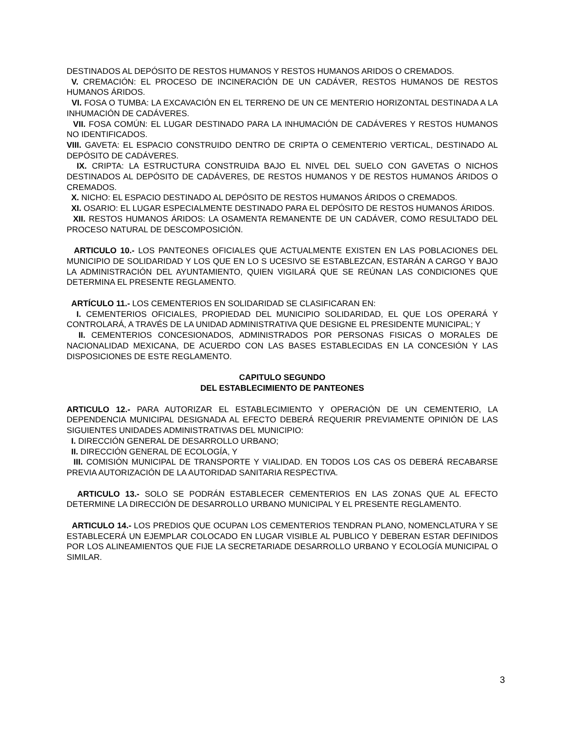DESTINADOS AL DEPÓSITO DE RESTOS HUMANOS Y RESTOS HUMANOS ARIDOS O CREMADOS.
V. CREMACIÓN: EL PROCESO DE INCINERACIÓN DE UN CADÁVER, RESTOS HUMANOS DE RESTOS HUMANOS ÁRIDOS.
VI. FOSA O TUMBA: LA EXCAVACIÓN EN EL TERRENO DE UN CE MENTERIO HORIZONTAL DESTINADA A LA INHUMACIÓN DE CADÁVERES.
VII. FOSA COMÚN: EL LUGAR DESTINADO PARA LA INHUMACIÓN DE CADÁVERES Y RESTOS HUMANOS NO IDENTIFICADOS.
VIII. GAVETA: EL ESPACIO CONSTRUIDO DENTRO DE CRIPTA O CEMENTERIO VERTICAL, DESTINADO AL DEPÓSITO DE CADÁVERES.
IX. CRIPTA: LA ESTRUCTURA CONSTRUIDA BAJO EL NIVEL DEL SUELO CON GAVETAS O NICHOS DESTINADOS AL DEPÓSITO DE CADÁVERES, DE RESTOS HUMANOS Y DE RESTOS HUMANOS ÁRIDOS O CREMADOS.
X. NICHO: EL ESPACIO DESTINADO AL DEPÓSITO DE RESTOS HUMANOS ÁRIDOS O CREMADOS.
XI. OSARIO: EL LUGAR ESPECIALMENTE DESTINADO PARA EL DEPÓSITO DE RESTOS HUMANOS ÁRIDOS.
XII. RESTOS HUMANOS ÁRIDOS: LA OSAMENTA REMANENTE DE UN CADÁVER, COMO RESULTADO DEL PROCESO NATURAL DE DESCOMPOSICIÓN.
ARTICULO 10.- LOS PANTEONES OFICIALES QUE ACTUALMENTE EXISTEN EN LAS POBLACIONES DEL MUNICIPIO DE SOLIDARIDAD Y LOS QUE EN LO S UCESIVO SE ESTABLEZCAN, ESTARÁN A CARGO Y BAJO LA ADMINISTRACIÓN DEL AYUNTAMIENTO, QUIEN VIGILARÁ QUE SE REÚNAN LAS CONDICIONES QUE DETERMINA EL PRESENTE REGLAMENTO.
ARTÍCULO 11.- LOS CEMENTERIOS EN SOLIDARIDAD SE CLASIFICARAN EN:
I. CEMENTERIOS OFICIALES, PROPIEDAD DEL MUNICIPIO SOLIDARIDAD, EL QUE LOS OPERARÁ Y CONTROLARÁ, A TRAVÉS DE LA UNIDAD ADMINISTRATIVA QUE DESIGNE EL PRESIDENTE MUNICIPAL; Y
II. CEMENTERIOS CONCESIONADOS, ADMINISTRADOS POR PERSONAS FISICAS O MORALES DE NACIONALIDAD MEXICANA, DE ACUERDO CON LAS BASES ESTABLECIDAS EN LA CONCESIÓN Y LAS DISPOSICIONES DE ESTE REGLAMENTO.
CAPITULO SEGUNDO
DEL ESTABLECIMIENTO DE PANTEONES
ARTICULO 12.- PARA AUTORIZAR EL ESTABLECIMIENTO Y OPERACIÓN DE UN CEMENTERIO, LA DEPENDENCIA MUNICIPAL DESIGNADA AL EFECTO DEBERÁ REQUERIR PREVIAMENTE OPINIÓN DE LAS SIGUIENTES UNIDADES ADMINISTRATIVAS DEL MUNICIPIO:
I. DIRECCIÓN GENERAL DE DESARROLLO URBANO;
II. DIRECCIÓN GENERAL DE ECOLOGÍA, Y
III. COMISIÓN MUNICIPAL DE TRANSPORTE Y VIALIDAD. EN TODOS LOS CAS OS DEBERÁ RECABARSE PREVIA AUTORIZACIÓN DE LA AUTORIDAD SANITARIA RESPECTIVA.
ARTICULO 13.- SOLO SE PODRÁN ESTABLECER CEMENTERIOS EN LAS ZONAS QUE AL EFECTO DETERMINE LA DIRECCIÓN DE DESARROLLO URBANO MUNICIPAL Y EL PRESENTE REGLAMENTO.
ARTICULO 14.- LOS PREDIOS QUE OCUPAN LOS CEMENTERIOS TENDRAN PLANO, NOMENCLATURA Y SE ESTABLECERÁ UN EJEMPLAR COLOCADO EN LUGAR VISIBLE AL PUBLICO Y DEBERAN ESTAR DEFINIDOS POR LOS ALINEAMIENTOS QUE FIJE LA SECRETARIADE DESARROLLO URBANO Y ECOLOGÍA MUNICIPAL O SIMILAR.
3